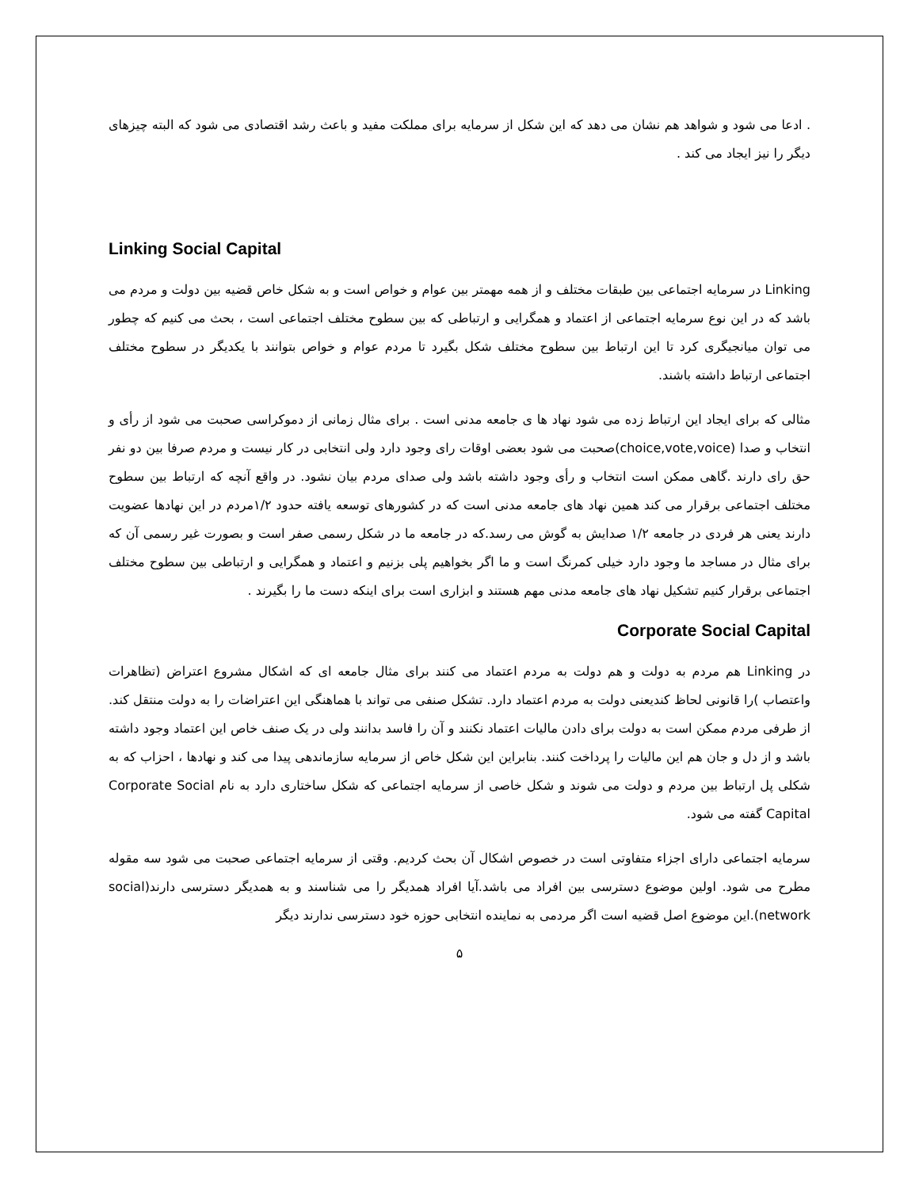. ادعا می شود و شواهد هم نشان می دهد که این شکل از سرمایه برای مملکت مفید و باعث رشد اقتصادی می شود که البته چیزهای دیگر را نیز ایجاد می کند .
Linking Social Capital
Linking در سرمایه اجتماعی بین طبقات مختلف و از همه مهمتر بین عوام و خواص است و به شکل خاص قضیه بین دولت و مردم می باشد که در این نوع سرمایه اجتماعی از اعتماد و همگرایی و ارتباطی که بین سطوح مختلف اجتماعی است ، بحث می کنیم که چطور می توان میانجیگری کرد تا این ارتباط بین سطوح مختلف شکل بگیرد تا مردم عوام و خواص بتوانند با یکدیگر در سطوح مختلف اجتماعی ارتباط داشته باشند.
مثالی که برای ایجاد این ارتباط زده می شود نهاد ها ی جامعه مدنی است . برای مثال زمانی از دموکراسی صحبت می شود از رأی و انتخاب و صدا (choice,vote,voice)صحبت می شود بعضی اوقات رای وجود دارد ولی انتخابی در کار نیست و مردم صرفا بین دو نفر حق رای دارند .گاهی ممکن است انتخاب و رأی وجود داشته باشد ولی صدای مردم بیان نشود. در واقع آنچه که ارتباط بین سطوح مختلف اجتماعی برقرار می کند همین نهاد های جامعه مدنی است که در کشورهای توسعه یافته حدود ۱/۲مردم در این نهادها عضویت دارند یعنی هر فردی در جامعه ۱/۲ صدایش به گوش می رسد.که در جامعه ما در شکل رسمی صفر است و بصورت غیر رسمی آن که برای مثال در مساجد ما وجود دارد خیلی کمرنگ است و ما اگر بخواهیم پلی بزنیم و اعتماد و همگرایی و ارتباطی بین سطوح مختلف اجتماعی برقرار کنیم تشکیل نهاد های جامعه مدنی مهم هستند و ابزاری است برای اینکه دست ما را بگیرند .
Corporate Social Capital
در Linking هم مردم به دولت و هم دولت به مردم اعتماد می کنند برای مثال جامعه ای که اشکال مشروع اعتراض (تظاهرات واعتصاب )را قانونی لحاظ کندیعنی دولت به مردم اعتماد دارد. تشکل صنفی می تواند با هماهنگی این اعتراضات را به دولت منتقل کند. از طرفی مردم ممکن است به دولت برای دادن مالیات اعتماد نکنند و آن را فاسد بدانند ولی در یک صنف خاص این اعتماد وجود داشته باشد و از دل و جان هم این مالیات را پرداخت کنند. بنابراین این شکل خاص از سرمایه سازماندهی پیدا می کند و نهادها ، احزاب که به شکلی پل ارتباط بین مردم و دولت می شوند و شکل خاصی از سرمایه اجتماعی که شکل ساختاری دارد به نام Corporate Social Capital گفته می شود.
سرمایه اجتماعی دارای اجزاء متفاوتی است در خصوص اشکال آن بحث کردیم. وقتی از سرمایه اجتماعی صحبت می شود سه مقوله مطرح می شود. اولین موضوع دسترسی بین افراد می باشد.آیا افراد همدیگر را می شناسند و به همدیگر دسترسی دارند(social network).این موضوع اصل قضیه است اگر مردمی به نماینده انتخابی حوزه خود دسترسی ندارند دیگر
۵